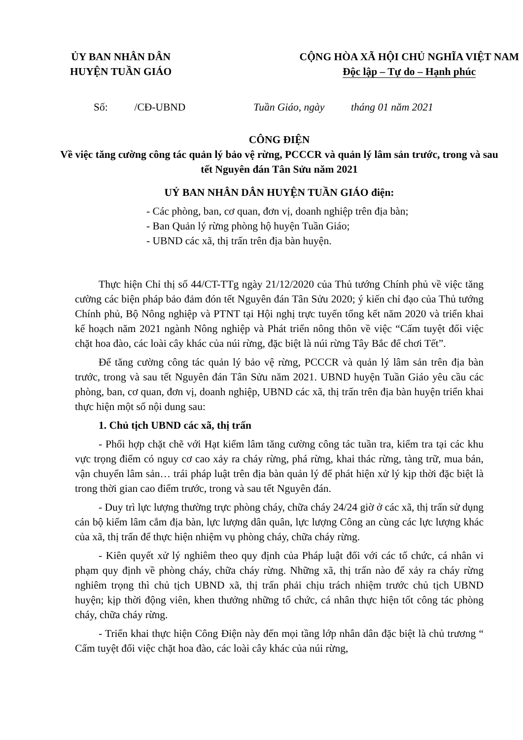ỦY BAN NHÂN DÂN
HUYỆN TUẦN GIÁO
CỘNG HÒA XÃ HỘI CHỦ NGHĨA VIỆT NAM
Độc lập – Tự do – Hạnh phúc
Số: /CĐ-UBND Tuần Giáo, ngày tháng 01 năm 2021
CÔNG ĐIỆN
Về việc tăng cường công tác quản lý bảo vệ rừng, PCCCR và quản lý lâm sản trước, trong và sau tết Nguyên đán Tân Sửu năm 2021
UỶ BAN NHÂN DÂN HUYỆN TUẦN GIÁO điện:
- Các phòng, ban, cơ quan, đơn vị, doanh nghiệp trên địa bàn;
- Ban Quản lý rừng phòng hộ huyện Tuần Giáo;
- UBND các xã, thị trấn trên địa bàn huyện.
Thực hiện Chỉ thị số 44/CT-TTg ngày 21/12/2020 của Thủ tướng Chính phủ về việc tăng cường các biện pháp bảo đảm đón tết Nguyên đán Tân Sửu 2020; ý kiến chỉ đạo của Thủ tướng Chính phủ, Bộ Nông nghiệp và PTNT tại Hội nghị trực tuyến tổng kết năm 2020 và triển khai kế hoạch năm 2021 ngành Nông nghiệp và Phát triển nông thôn về việc “Cấm tuyệt đối việc chặt hoa đào, các loài cây khác của núi rừng, đặc biệt là núi rừng Tây Bắc để chơi Tết”.
Để tăng cường công tác quản lý bảo vệ rừng, PCCCR và quản lý lâm sản trên địa bàn trước, trong và sau tết Nguyên đán Tân Sửu năm 2021. UBND huyện Tuần Giáo yêu cầu các phòng, ban, cơ quan, đơn vị, doanh nghiệp, UBND các xã, thị trấn trên địa bàn huyện triển khai thực hiện một số nội dung sau:
1. Chủ tịch UBND các xã, thị trấn
- Phối hợp chặt chẽ với Hạt kiểm lâm tăng cường công tác tuần tra, kiểm tra tại các khu vực trọng điểm có nguy cơ cao xảy ra cháy rừng, phá rừng, khai thác rừng, tàng trữ, mua bán, vận chuyển lâm sản… trái pháp luật trên địa bàn quản lý để phát hiện xử lý kịp thời đặc biệt là trong thời gian cao điểm trước, trong và sau tết Nguyên đán.
- Duy trì lực lượng thường trực phòng cháy, chữa cháy 24/24 giờ ở các xã, thị trấn sử dụng cán bộ kiểm lâm cắm địa bàn, lực lượng dân quân, lực lượng Công an cùng các lực lượng khác của xã, thị trấn để thực hiện nhiệm vụ phòng cháy, chữa cháy rừng.
- Kiên quyết xử lý nghiêm theo quy định của Pháp luật đối với các tổ chức, cá nhân vi phạm quy định về phòng cháy, chữa cháy rừng. Những xã, thị trấn nào để xảy ra cháy rừng nghiêm trọng thì chủ tịch UBND xã, thị trấn phải chịu trách nhiệm trước chủ tịch UBND huyện; kịp thời động viên, khen thưởng những tổ chức, cá nhân thực hiện tốt công tác phòng cháy, chữa cháy rừng.
- Triển khai thực hiện Công Điện này đến mọi tầng lớp nhân dân đặc biệt là chủ trương “ Cấm tuyệt đối việc chặt hoa đào, các loài cây khác của núi rừng,